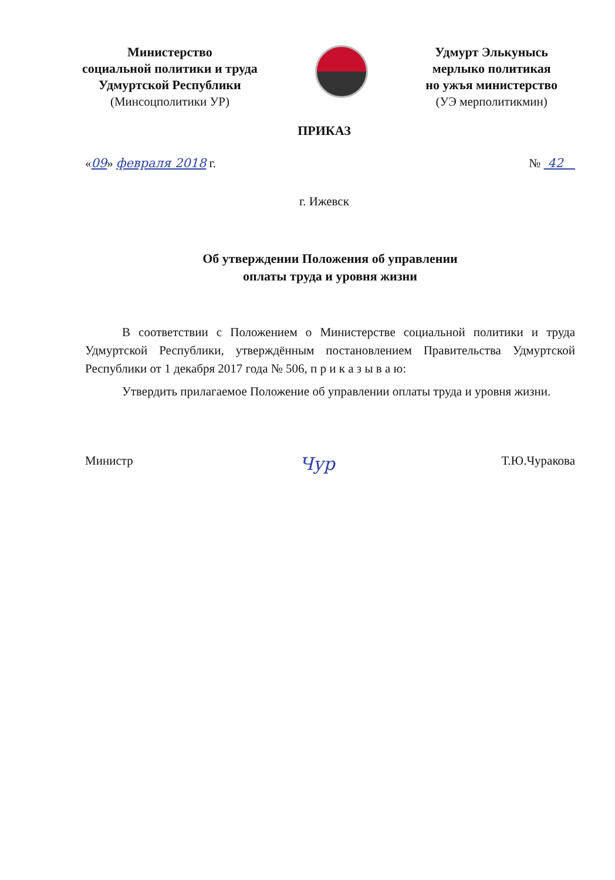Министерство
социальной политики и труда
Удмуртской Республики
(Минсоцполитики УР)
Удмурт Элькунысь
мерлыко политикая
но ужъя министерство
(УЭ мерполитикмин)
ПРИКАЗ
«09» февраля 2018 г. № 42
г. Ижевск
Об утверждении Положения об управлении
оплаты труда и уровня жизни
В соответствии с Положением о Министерстве социальной политики и труда Удмуртской Республики, утверждённым постановлением Правительства Удмуртской Республики от 1 декабря 2017 года № 506, п р и к а з ы в а ю:
Утвердить прилагаемое Положение об управлении оплаты труда и уровня жизни.
Министр Чур Т.Ю.Чуракова